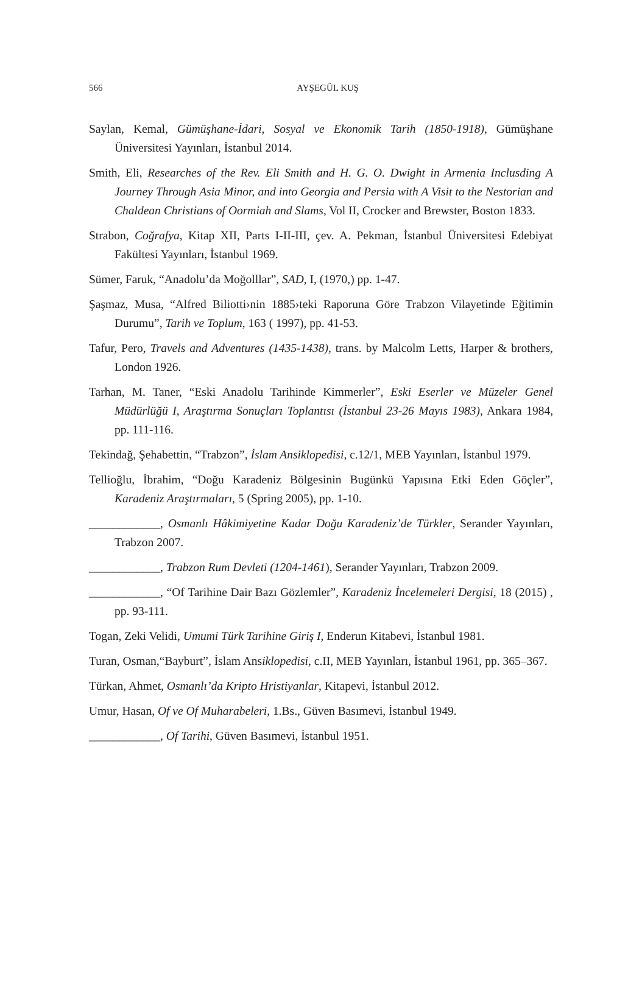566
AYŞEGÜL KUŞ
Saylan, Kemal, Gümüşhane-İdari, Sosyal ve Ekonomik Tarih (1850-1918), Gümüşhane Üniversitesi Yayınları, İstanbul 2014.
Smith, Eli, Researches of the Rev. Eli Smith and H. G. O. Dwight in Armenia Inclusding A Journey Through Asia Minor, and into Georgia and Persia with A Visit to the Nestorian and Chaldean Christians of Oormiah and Slams, Vol II, Crocker and Brewster, Boston 1833.
Strabon, Coğrafya, Kitap XII, Parts I-II-III, çev. A. Pekman, İstanbul Üniversitesi Edebiyat Fakültesi Yayınları, İstanbul 1969.
Sümer, Faruk, “Anadolu’da Moğolllar”, SAD, I, (1970,) pp. 1-47.
Şaşmaz, Musa, “Alfred Biliotti›nin 1885›teki Raporuna Göre Trabzon Vilayetinde Eğitimin Durumu”, Tarih ve Toplum, 163 ( 1997), pp. 41-53.
Tafur, Pero, Travels and Adventures (1435-1438), trans. by Malcolm Letts, Harper & brothers, London 1926.
Tarhan, M. Taner, “Eski Anadolu Tarihinde Kimmerler”, Eski Eserler ve Müzeler Genel Müdürlüğü I, Araştırma Sonuçları Toplantısı (İstanbul 23-26 Mayıs 1983), Ankara 1984, pp. 111-116.
Tekindağ, Şehabettin, “Trabzon”, İslam Ansiklopedisi, c.12/1, MEB Yayınları, İstanbul 1979.
Tellioğlu, İbrahim, “Doğu Karadeniz Bölgesinin Bugünkü Yapısına Etki Eden Göçler”, Karadeniz Araştırmaları, 5 (Spring 2005), pp. 1-10.
____________, Osmanlı Hâkimiyetine Kadar Doğu Karadeniz’de Türkler, Serander Yayınları, Trabzon 2007.
____________, Trabzon Rum Devleti (1204-1461), Serander Yayınları, Trabzon 2009.
____________, “Of Tarihine Dair Bazı Gözlemler”, Karadeniz İncelemeleri Dergisi, 18 (2015) , pp. 93-111.
Togan, Zeki Velidi, Umumi Türk Tarihine Giriş I, Enderun Kitabevi, İstanbul 1981.
Turan, Osman,“Bayburt”, İslam Ansiklopedisi, c.II, MEB Yayınları, İstanbul 1961, pp. 365–367.
Türkan, Ahmet, Osmanlı’da Kripto Hristiyanlar, Kitapevi, İstanbul 2012.
Umur, Hasan, Of ve Of Muharabeleri, 1.Bs., Güven Basımevi, İstanbul 1949.
____________, Of Tarihi, Güven Basımevi, İstanbul 1951.